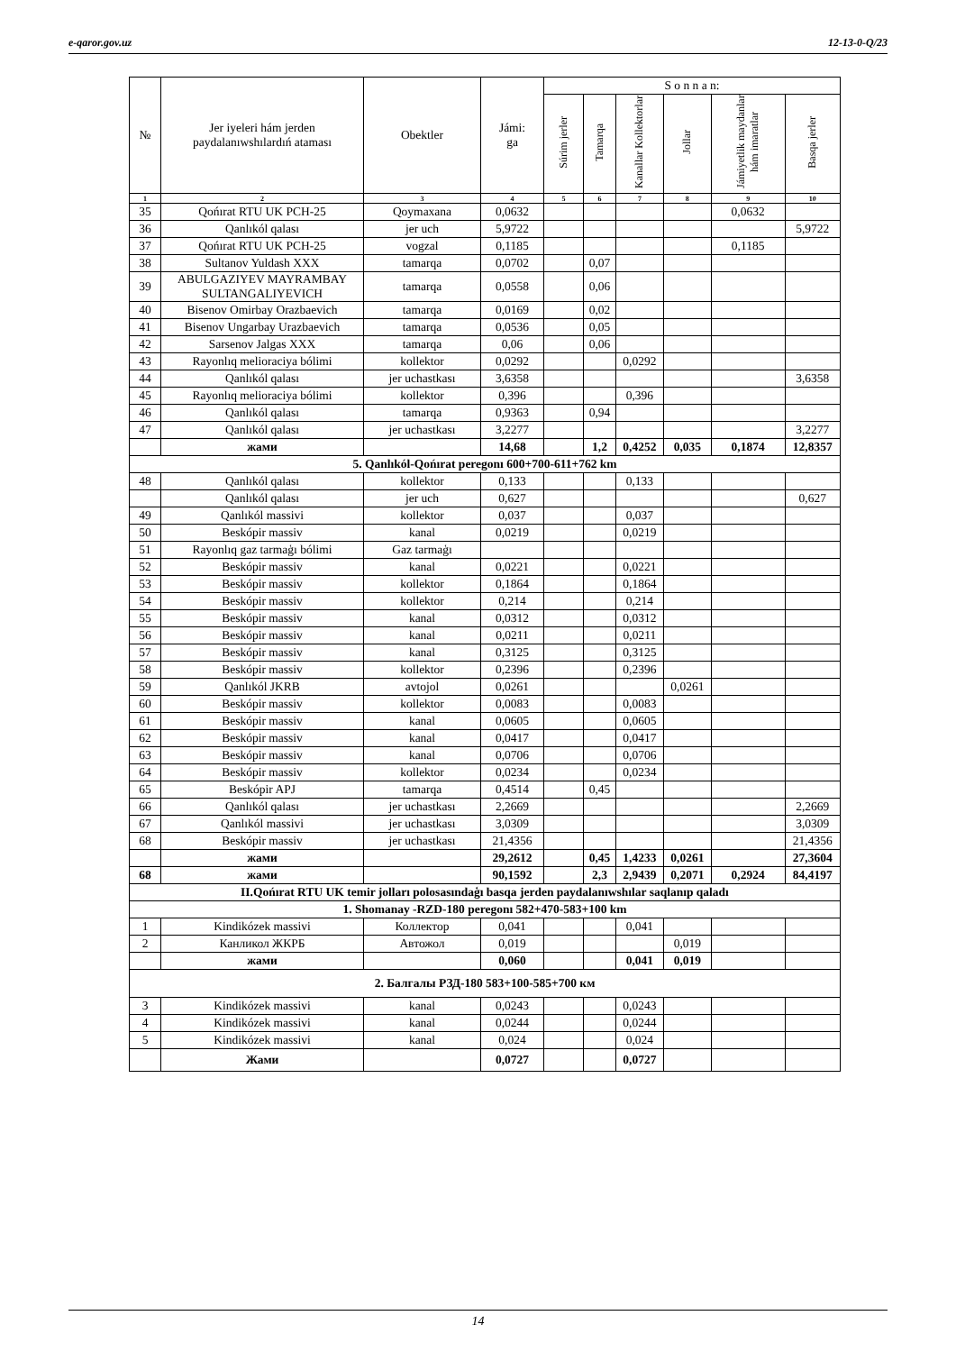e-qaror.gov.uz 12-13-0-Q/23
| № | Jer iyeleri hám jerden paydalanıwshılardıń ataması | Obektler | Jámi: ga | S o n n a n: | | | | | |
| --- | --- | --- | --- | --- | --- | --- | --- | --- | --- |
| | | | | Súrim jerler | Tamarqa | Kanallar Kollektorlar | Jollar | Jámiyetlik maydanlar hám imaratlar | Basqa jerler |
| 1 | 2 | 3 | 4 | 5 | 6 | 7 | 8 | 9 | 10 |
| 35 | Qońırat RTU UK PCH-25 | Qoymaxana | 0,0632 | | | | | 0,0632 | |
| 36 | Qanlıkól qalası | jer uch | 5,9722 | | | | | | 5,9722 |
| 37 | Qońırat RTU UK PCH-25 | vogzal | 0,1185 | | | | | 0,1185 | |
| 38 | Sultanov Yuldash XXX | tamarqa | 0,0702 | | 0,07 | | | | |
| 39 | ABULGAZIYEV MAYRAMBAY SULTANGALIYEVICH | tamarqa | 0,0558 | | 0,06 | | | | |
| 40 | Bisenov Omirbay Orazbaevich | tamarqa | 0,0169 | | 0,02 | | | | |
| 41 | Bisenov Ungarbay Urazbaevich | tamarqa | 0,0536 | | 0,05 | | | | |
| 42 | Sarsenov Jalgas XXX | tamarqa | 0,06 | | 0,06 | | | | |
| 43 | Rayonlıq melioraciya bólimi | kollektor | 0,0292 | | | 0,0292 | | | |
| 44 | Qanlıkól qalası | jer uchastkası | 3,6358 | | | | | | 3,6358 |
| 45 | Rayonlıq melioraciya bólimi | kollektor | 0,396 | | | 0,396 | | | |
| 46 | Qanlıkól qalası | tamarqa | 0,9363 | | 0,94 | | | | |
| 47 | Qanlıkól qalası | jer uchastkası | 3,2277 | | | | | | 3,2277 |
| | жами | | 14,68 | | 1,2 | 0,4252 | 0,035 | 0,1874 | 12,8357 |
| 5. Qanlıkól-Qońırat peregonı 600+700-611+762 km | | | | | | | | | |
| 48 | Qanlıkól qalası | kollektor | 0,133 | | | 0,133 | | | |
| | Qanlıkól qalası | jer uch | 0,627 | | | | | | 0,627 |
| 49 | Qanlıkól massivi | kollektor | 0,037 | | | 0,037 | | | |
| 50 | Beskópir massiv | kanal | 0,0219 | | | 0,0219 | | | |
| 51 | Rayonlıq gaz tarmaģı bólimi | Gaz tarmaģı | | | | | | | |
| 52 | Beskópir massiv | kanal | 0,0221 | | | 0,0221 | | | |
| 53 | Beskópir massiv | kollektor | 0,1864 | | | 0,1864 | | | |
| 54 | Beskópir massiv | kollektor | 0,214 | | | 0,214 | | | |
| 55 | Beskópir massiv | kanal | 0,0312 | | | 0,0312 | | | |
| 56 | Beskópir massiv | kanal | 0,0211 | | | 0,0211 | | | |
| 57 | Beskópir massiv | kanal | 0,3125 | | | 0,3125 | | | |
| 58 | Beskópir massiv | kollektor | 0,2396 | | | 0,2396 | | | |
| 59 | Qanlıkól JKRB | avtojol | 0,0261 | | | | 0,0261 | | |
| 60 | Beskópir massiv | kollektor | 0,0083 | | | 0,0083 | | | |
| 61 | Beskópir massiv | kanal | 0,0605 | | | 0,0605 | | | |
| 62 | Beskópir massiv | kanal | 0,0417 | | | 0,0417 | | | |
| 63 | Beskópir massiv | kanal | 0,0706 | | | 0,0706 | | | |
| 64 | Beskópir massiv | kollektor | 0,0234 | | | 0,0234 | | | |
| 65 | Beskópir APJ | tamarqa | 0,4514 | | 0,45 | | | | |
| 66 | Qanlıkól qalası | jer uchastkası | 2,2669 | | | | | | 2,2669 |
| 67 | Qanlıkól massivi | jer uchastkası | 3,0309 | | | | | | 3,0309 |
| 68 | Beskópir massiv | jer uchastkası | 21,4356 | | | | | | 21,4356 |
| | жами | | 29,2612 | | 0,45 | 1,4233 | 0,0261 | | 27,3604 |
| 68 | жами | | 90,1592 | | 2,3 | 2,9439 | 0,2071 | 0,2924 | 84,4197 |
| II.Qońırat RTU UK temir jolları polosasındaģı basqa jerden paydalanıwshılar saqlanıp qaladı | | | | | | | | | |
| 1. Shomanay -RZD-180 peregonı 582+470-583+100 km | | | | | | | | | |
| 1 | Kindikózek massivi | Коллектор | 0,041 | | | 0,041 | | | |
| 2 | Канликол ЖКРБ | Автожол | 0,019 | | | | 0,019 | | |
| | жами | | 0,060 | | | 0,041 | 0,019 | | |
| 2. Балгалы РЗД-180 583+100-585+700 км | | | | | | | | | |
| 3 | Kindikózek massivi | kanal | 0,0243 | | | 0,0243 | | | |
| 4 | Kindikózek massivi | kanal | 0,0244 | | | 0,0244 | | | |
| 5 | Kindikózek massivi | kanal | 0,024 | | | 0,024 | | | |
| | Жами | | 0,0727 | | | 0,0727 | | | |
14